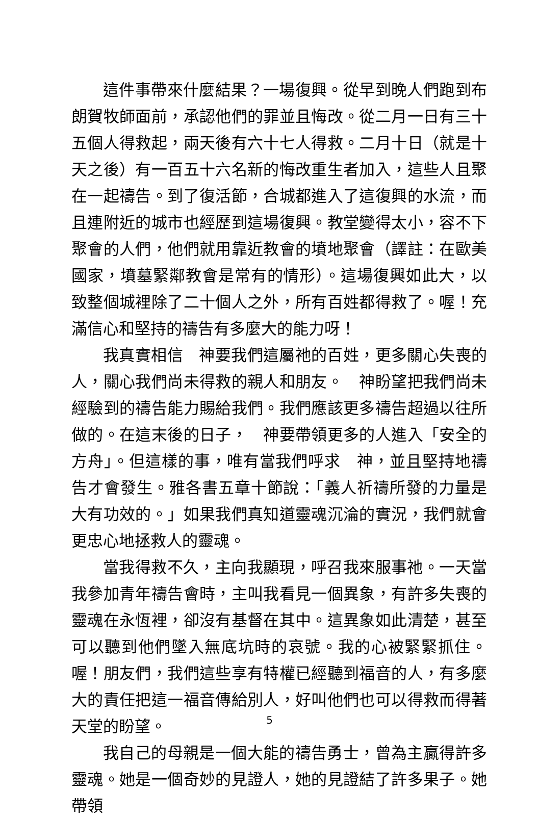這件事帶來什麼結果？一場復興。從早到晚人們跑到布朗賀牧師面前，承認他們的罪並且悔改。從二月一日有三十五個人得救起，兩天後有六十七人得救。二月十日（就是十天之後）有一百五十六名新的悔改重生者加入，這些人且聚在一起禱告。到了復活節，合城都進入了這復興的水流，而且連附近的城市也經歷到這場復興。教堂變得太小，容不下聚會的人們，他們就用靠近教會的墳地聚會（譯註：在歐美國家，墳墓緊鄰教會是常有的情形）。這場復興如此大，以致整個城裡除了二十個人之外，所有百姓都得救了。喔！充滿信心和堅持的禱告有多麼大的能力呀！
我真實相信　神要我們這屬祂的百姓，更多關心失喪的人，關心我們尚未得救的親人和朋友。　神盼望把我們尚未經驗到的禱告能力賜給我們。我們應該更多禱告超過以往所做的。在這末後的日子，　神要帶領更多的人進入「安全的方舟」。但這樣的事，唯有當我們呼求　神，並且堅持地禱告才會發生。雅各書五章十節說：「義人祈禱所發的力量是大有功效的。」如果我們真知道靈魂沉淪的實況，我們就會更忠心地拯救人的靈魂。
當我得救不久，主向我顯現，呼召我來服事祂。一天當我參加青年禱告會時，主叫我看見一個異象，有許多失喪的靈魂在永恆裡，卻沒有基督在其中。這異象如此清楚，甚至可以聽到他們墜入無底坑時的哀號。我的心被緊緊抓住。喔！朋友們，我們這些享有特權已經聽到福音的人，有多麼大的責任把這一福音傳給別人，好叫他們也可以得救而得著天堂的盼望。
我自己的母親是一個大能的禱告勇士，曾為主贏得許多靈魂。她是一個奇妙的見證人，她的見證結了許多果子。她帶領
5